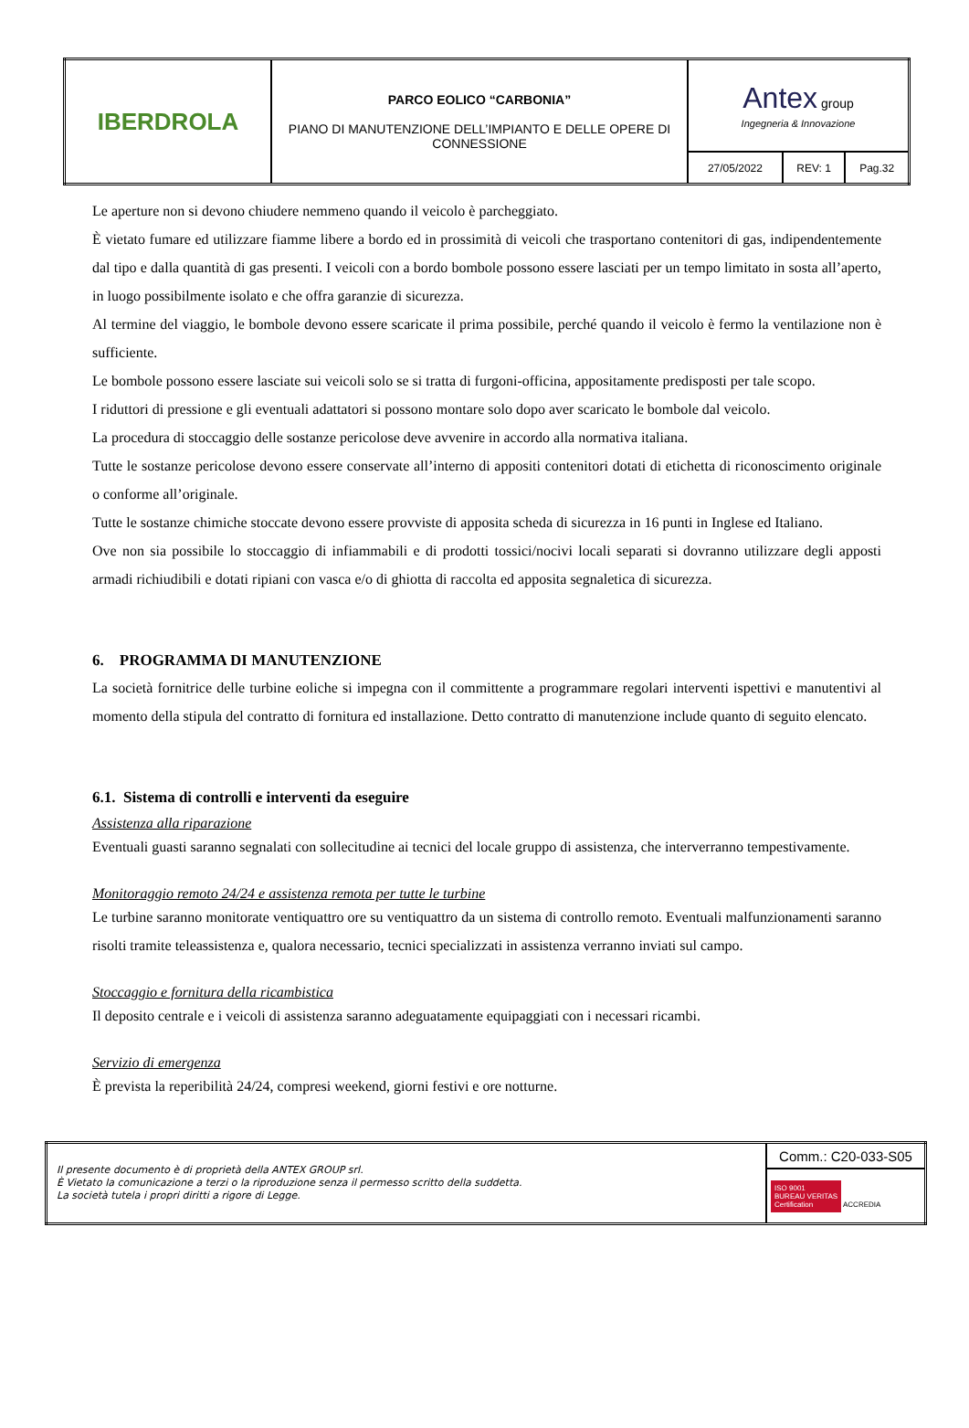| IBERDROLA | PARCO EOLICO “CARBONIA” PIANO DI MANUTENZIONE DELL’IMPIANTO E DELLE OPERE DI CONNESSIONE | Antex group Ingegneria & Innovazione | | |
| | | 27/05/2022 | REV: 1 | Pag.32 |
Le aperture non si devono chiudere nemmeno quando il veicolo è parcheggiato.
È vietato fumare ed utilizzare fiamme libere a bordo ed in prossimità di veicoli che trasportano contenitori di gas, indipendentemente dal tipo e dalla quantità di gas presenti. I veicoli con a bordo bombole possono essere lasciati per un tempo limitato in sosta all’aperto, in luogo possibilmente isolato e che offra garanzie di sicurezza.
Al termine del viaggio, le bombole devono essere scaricate il prima possibile, perché quando il veicolo è fermo la ventilazione non è sufficiente.
Le bombole possono essere lasciate sui veicoli solo se si tratta di furgoni-officina, appositamente predisposti per tale scopo.
I riduttori di pressione e gli eventuali adattatori si possono montare solo dopo aver scaricato le bombole dal veicolo.
La procedura di stoccaggio delle sostanze pericolose deve avvenire in accordo alla normativa italiana.
Tutte le sostanze pericolose devono essere conservate all’interno di appositi contenitori dotati di etichetta di riconoscimento originale o conforme all’originale.
Tutte le sostanze chimiche stoccate devono essere provviste di apposita scheda di sicurezza in 16 punti in Inglese ed Italiano.
Ove non sia possibile lo stoccaggio di infiammabili e di prodotti tossici/nocivi locali separati si dovranno utilizzare degli apposti armadi richiudibili e dotati ripiani con vasca e/o di ghiotta di raccolta ed apposita segnaletica di sicurezza.
6. PROGRAMMA DI MANUTENZIONE
La società fornitrice delle turbine eoliche si impegna con il committente a programmare regolari interventi ispettivi e manutentivi al momento della stipula del contratto di fornitura ed installazione. Detto contratto di manutenzione include quanto di seguito elencato.
6.1. Sistema di controlli e interventi da eseguire
Assistenza alla riparazione
Eventuali guasti saranno segnalati con sollecitudine ai tecnici del locale gruppo di assistenza, che interverranno tempestivamente.
Monitoraggio remoto 24/24 e assistenza remota per tutte le turbine
Le turbine saranno monitorate ventiquattro ore su ventiquattro da un sistema di controllo remoto. Eventuali malfunzionamenti saranno risolti tramite teleassistenza e, qualora necessario, tecnici specializzati in assistenza verranno inviati sul campo.
Stoccaggio e fornitura della ricambistica
Il deposito centrale e i veicoli di assistenza saranno adeguatamente equipaggiati con i necessari ricambi.
Servizio di emergenza
È prevista la reperibilità 24/24, compresi weekend, giorni festivi e ore notturne.
| Il presente documento è di proprietà della ANTEX GROUP srl. È Vietato la comunicazione a terzi o la riproduzione senza il permesso scritto della suddetta. La società tutela i propri diritti a rigore di Legge. | Comm.: C20-033-S05 |
| | ISO 9001 BUREAU VERITAS Certification ACCREDIA |